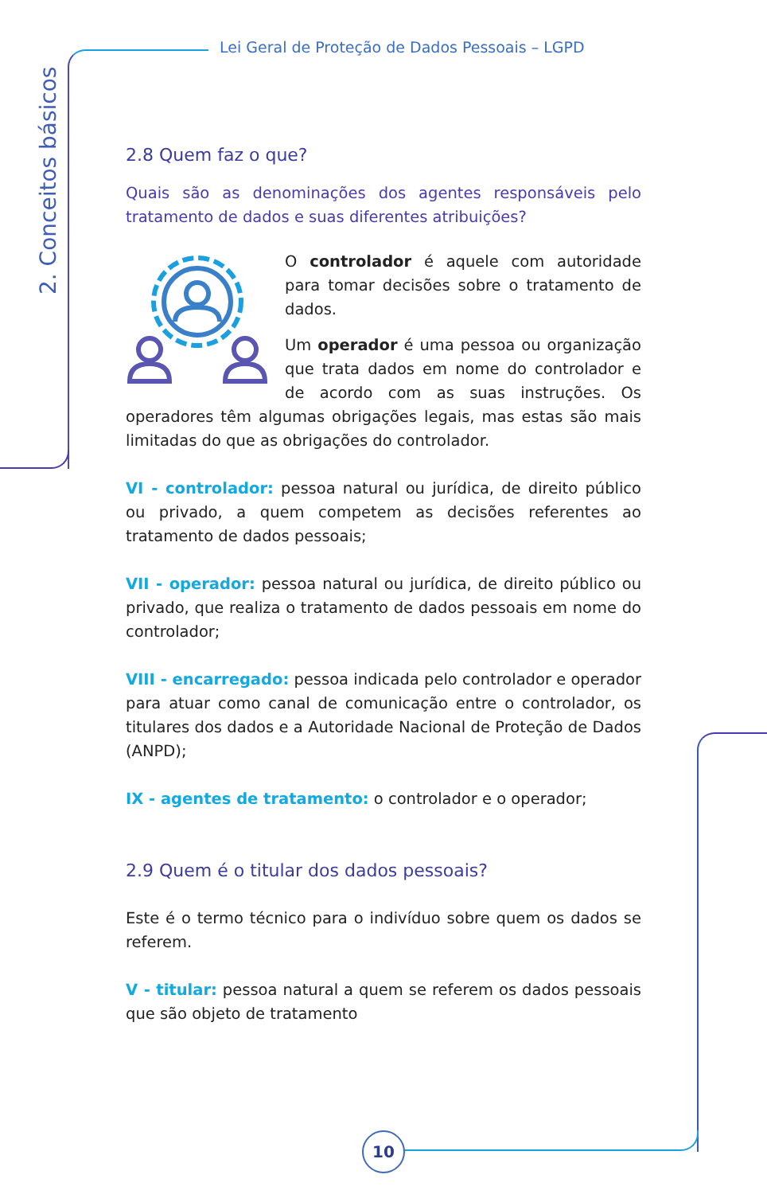Lei Geral de Proteção de Dados Pessoais – LGPD
2. Conceitos básicos
2.8 Quem faz o que?
Quais são as denominações dos agentes responsáveis pelo tratamento de dados e suas diferentes atribuições?
O controlador é aquele com autoridade para tomar decisões sobre o tratamento de dados.
Um operador é uma pessoa ou organização que trata dados em nome do controlador e de acordo com as suas instruções. Os operadores têm algumas obrigações legais, mas estas são mais limitadas do que as obrigações do controlador.
VI - controlador: pessoa natural ou jurídica, de direito público ou privado, a quem competem as decisões referentes ao tratamento de dados pessoais;
VII - operador: pessoa natural ou jurídica, de direito público ou privado, que realiza o tratamento de dados pessoais em nome do controlador;
VIII - encarregado: pessoa indicada pelo controlador e operador para atuar como canal de comunicação entre o controlador, os titulares dos dados e a Autoridade Nacional de Proteção de Dados (ANPD);
IX - agentes de tratamento: o controlador e o operador;
2.9 Quem é o titular dos dados pessoais?
Este é o termo técnico para o indivíduo sobre quem os dados se referem.
V - titular: pessoa natural a quem se referem os dados pessoais que são objeto de tratamento
10